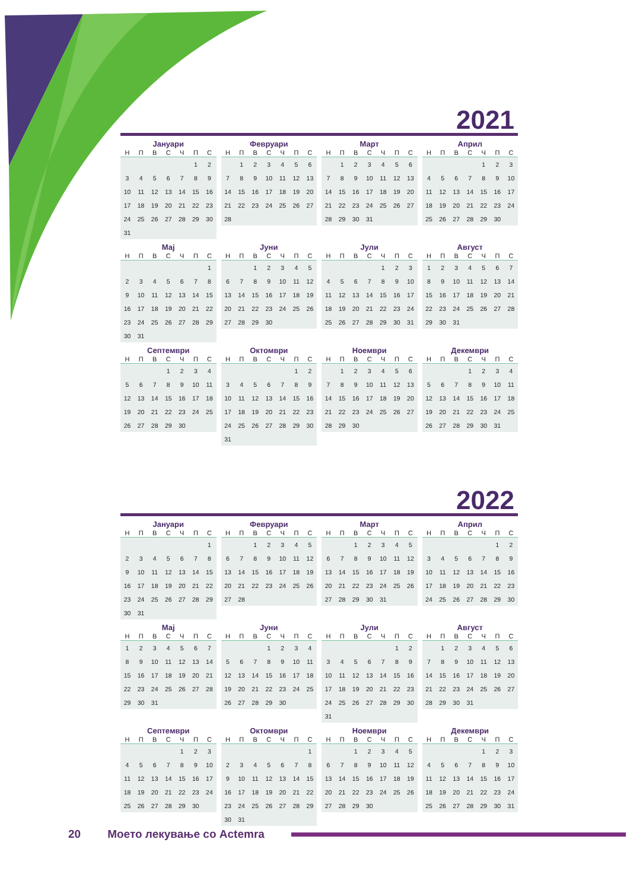2021
Јануари
| Н | П | В | С | Ч | П | С |
| --- | --- | --- | --- | --- | --- | --- |
| | | | | | 1 | 2 |
| 3 | 4 | 5 | 6 | 7 | 8 | 9 |
| 10 | 11 | 12 | 13 | 14 | 15 | 16 |
| 17 | 18 | 19 | 20 | 21 | 22 | 23 |
| 24 | 25 | 26 | 27 | 28 | 29 | 30 |
| 31 | | | | | | |
Февруари
| Н | П | В | С | Ч | П | С |
| --- | --- | --- | --- | --- | --- | --- |
| | 1 | 2 | 3 | 4 | 5 | 6 |
| 7 | 8 | 9 | 10 | 11 | 12 | 13 |
| 14 | 15 | 16 | 17 | 18 | 19 | 20 |
| 21 | 22 | 23 | 24 | 25 | 26 | 27 |
| 28 | | | | | | |
Март
| Н | П | В | С | Ч | П | С |
| --- | --- | --- | --- | --- | --- | --- |
| | 1 | 2 | 3 | 4 | 5 | 6 |
| 7 | 8 | 9 | 10 | 11 | 12 | 13 |
| 14 | 15 | 16 | 17 | 18 | 19 | 20 |
| 21 | 22 | 23 | 24 | 25 | 26 | 27 |
| 28 | 29 | 30 | 31 | | | |
Април
| Н | П | В | С | Ч | П | С |
| --- | --- | --- | --- | --- | --- | --- |
| | | | | 1 | 2 | 3 |
| 4 | 5 | 6 | 7 | 8 | 9 | 10 |
| 11 | 12 | 13 | 14 | 15 | 16 | 17 |
| 18 | 19 | 20 | 21 | 22 | 23 | 24 |
| 25 | 26 | 27 | 28 | 29 | 30 | |
Мај
| Н | П | В | С | Ч | П | С |
| --- | --- | --- | --- | --- | --- | --- |
| | | | | | | 1 |
| 2 | 3 | 4 | 5 | 6 | 7 | 8 |
| 9 | 10 | 11 | 12 | 13 | 14 | 15 |
| 16 | 17 | 18 | 19 | 20 | 21 | 22 |
| 23 | 24 | 25 | 26 | 27 | 28 | 29 |
| 30 | 31 | | | | | |
Јуни
| Н | П | В | С | Ч | П | С |
| --- | --- | --- | --- | --- | --- | --- |
| | | 1 | 2 | 3 | 4 | 5 |
| 6 | 7 | 8 | 9 | 10 | 11 | 12 |
| 13 | 14 | 15 | 16 | 17 | 18 | 19 |
| 20 | 21 | 22 | 23 | 24 | 25 | 26 |
| 27 | 28 | 29 | 30 | | | |
Јули
| Н | П | В | С | Ч | П | С |
| --- | --- | --- | --- | --- | --- | --- |
| | | | | 1 | 2 | 3 |
| 4 | 5 | 6 | 7 | 8 | 9 | 10 |
| 11 | 12 | 13 | 14 | 15 | 16 | 17 |
| 18 | 19 | 20 | 21 | 22 | 23 | 24 |
| 25 | 26 | 27 | 28 | 29 | 30 | 31 |
Август
| Н | П | В | С | Ч | П | С |
| --- | --- | --- | --- | --- | --- | --- |
| 1 | 2 | 3 | 4 | 5 | 6 | 7 |
| 8 | 9 | 10 | 11 | 12 | 13 | 14 |
| 15 | 16 | 17 | 18 | 19 | 20 | 21 |
| 22 | 23 | 24 | 25 | 26 | 27 | 28 |
| 29 | 30 | 31 | | | | |
Септември
| Н | П | В | С | Ч | П | С |
| --- | --- | --- | --- | --- | --- | --- |
| | | | 1 | 2 | 3 | 4 |
| 5 | 6 | 7 | 8 | 9 | 10 | 11 |
| 12 | 13 | 14 | 15 | 16 | 17 | 18 |
| 19 | 20 | 21 | 22 | 23 | 24 | 25 |
| 26 | 27 | 28 | 29 | 30 | | |
Октомври
| Н | П | В | С | Ч | П | С |
| --- | --- | --- | --- | --- | --- | --- |
| | | | | | 1 | 2 |
| 3 | 4 | 5 | 6 | 7 | 8 | 9 |
| 10 | 11 | 12 | 13 | 14 | 15 | 16 |
| 17 | 18 | 19 | 20 | 21 | 22 | 23 |
| 24 | 25 | 26 | 27 | 28 | 29 | 30 |
| 31 | | | | | | |
Ноември
| Н | П | В | С | Ч | П | С |
| --- | --- | --- | --- | --- | --- | --- |
| | 1 | 2 | 3 | 4 | 5 | 6 |
| 7 | 8 | 9 | 10 | 11 | 12 | 13 |
| 14 | 15 | 16 | 17 | 18 | 19 | 20 |
| 21 | 22 | 23 | 24 | 25 | 26 | 27 |
| 28 | 29 | 30 | | | | |
Декември
| Н | П | В | С | Ч | П | С |
| --- | --- | --- | --- | --- | --- | --- |
| | | | 1 | 2 | 3 | 4 |
| 5 | 6 | 7 | 8 | 9 | 10 | 11 |
| 12 | 13 | 14 | 15 | 16 | 17 | 18 |
| 19 | 20 | 21 | 22 | 23 | 24 | 25 |
| 26 | 27 | 28 | 29 | 30 | 31 | |
2022
Јануари
| Н | П | В | С | Ч | П | С |
| --- | --- | --- | --- | --- | --- | --- |
| | | | | | | 1 |
| 2 | 3 | 4 | 5 | 6 | 7 | 8 |
| 9 | 10 | 11 | 12 | 13 | 14 | 15 |
| 16 | 17 | 18 | 19 | 20 | 21 | 22 |
| 23 | 24 | 25 | 26 | 27 | 28 | 29 |
| 30 | 31 | | | | | |
Февруари
| Н | П | В | С | Ч | П | С |
| --- | --- | --- | --- | --- | --- | --- |
| | | 1 | 2 | 3 | 4 | 5 |
| 6 | 7 | 8 | 9 | 10 | 11 | 12 |
| 13 | 14 | 15 | 16 | 17 | 18 | 19 |
| 20 | 21 | 22 | 23 | 24 | 25 | 26 |
| 27 | 28 | | | | | |
Март
| Н | П | В | С | Ч | П | С |
| --- | --- | --- | --- | --- | --- | --- |
| | | 1 | 2 | 3 | 4 | 5 |
| 6 | 7 | 8 | 9 | 10 | 11 | 12 |
| 13 | 14 | 15 | 16 | 17 | 18 | 19 |
| 20 | 21 | 22 | 23 | 24 | 25 | 26 |
| 27 | 28 | 29 | 30 | 31 | | |
Април
| Н | П | В | С | Ч | П | С |
| --- | --- | --- | --- | --- | --- | --- |
| | | | | | 1 | 2 |
| 3 | 4 | 5 | 6 | 7 | 8 | 9 |
| 10 | 11 | 12 | 13 | 14 | 15 | 16 |
| 17 | 18 | 19 | 20 | 21 | 22 | 23 |
| 24 | 25 | 26 | 27 | 28 | 29 | 30 |
Мај
| Н | П | В | С | Ч | П | С |
| --- | --- | --- | --- | --- | --- | --- |
| 1 | 2 | 3 | 4 | 5 | 6 | 7 |
| 8 | 9 | 10 | 11 | 12 | 13 | 14 |
| 15 | 16 | 17 | 18 | 19 | 20 | 21 |
| 22 | 23 | 24 | 25 | 26 | 27 | 28 |
| 29 | 30 | 31 | | | | |
Јуни
| Н | П | В | С | Ч | П | С |
| --- | --- | --- | --- | --- | --- | --- |
| | | | 1 | 2 | 3 | 4 |
| 5 | 6 | 7 | 8 | 9 | 10 | 11 |
| 12 | 13 | 14 | 15 | 16 | 17 | 18 |
| 19 | 20 | 21 | 22 | 23 | 24 | 25 |
| 26 | 27 | 28 | 29 | 30 | | |
Јули
| Н | П | В | С | Ч | П | С |
| --- | --- | --- | --- | --- | --- | --- |
| | | | | | 1 | 2 |
| 3 | 4 | 5 | 6 | 7 | 8 | 9 |
| 10 | 11 | 12 | 13 | 14 | 15 | 16 |
| 17 | 18 | 19 | 20 | 21 | 22 | 23 |
| 24 | 25 | 26 | 27 | 28 | 29 | 30 |
| 31 | | | | | | |
Август
| Н | П | В | С | Ч | П | С |
| --- | --- | --- | --- | --- | --- | --- |
| | 1 | 2 | 3 | 4 | 5 | 6 |
| 7 | 8 | 9 | 10 | 11 | 12 | 13 |
| 14 | 15 | 16 | 17 | 18 | 19 | 20 |
| 21 | 22 | 23 | 24 | 25 | 26 | 27 |
| 28 | 29 | 30 | 31 | | | |
Септември
| Н | П | В | С | Ч | П | С |
| --- | --- | --- | --- | --- | --- | --- |
| | | | | 1 | 2 | 3 |
| 4 | 5 | 6 | 7 | 8 | 9 | 10 |
| 11 | 12 | 13 | 14 | 15 | 16 | 17 |
| 18 | 19 | 20 | 21 | 22 | 23 | 24 |
| 25 | 26 | 27 | 28 | 29 | 30 | |
Октомври
| Н | П | В | С | Ч | П | С |
| --- | --- | --- | --- | --- | --- | --- |
| | | | | | | 1 |
| 2 | 3 | 4 | 5 | 6 | 7 | 8 |
| 9 | 10 | 11 | 12 | 13 | 14 | 15 |
| 16 | 17 | 18 | 19 | 20 | 21 | 22 |
| 23 | 24 | 25 | 26 | 27 | 28 | 29 |
| 30 | 31 | | | | | |
Ноември
| Н | П | В | С | Ч | П | С |
| --- | --- | --- | --- | --- | --- | --- |
| | | 1 | 2 | 3 | 4 | 5 |
| 6 | 7 | 8 | 9 | 10 | 11 | 12 |
| 13 | 14 | 15 | 16 | 17 | 18 | 19 |
| 20 | 21 | 22 | 23 | 24 | 25 | 26 |
| 27 | 28 | 29 | 30 | | | |
Декември
| Н | П | В | С | Ч | П | С |
| --- | --- | --- | --- | --- | --- | --- |
| | | | | 1 | 2 | 3 |
| 4 | 5 | 6 | 7 | 8 | 9 | 10 |
| 11 | 12 | 13 | 14 | 15 | 16 | 17 |
| 18 | 19 | 20 | 21 | 22 | 23 | 24 |
| 25 | 26 | 27 | 28 | 29 | 30 | 31 |
20 Моето лекување со Actemra